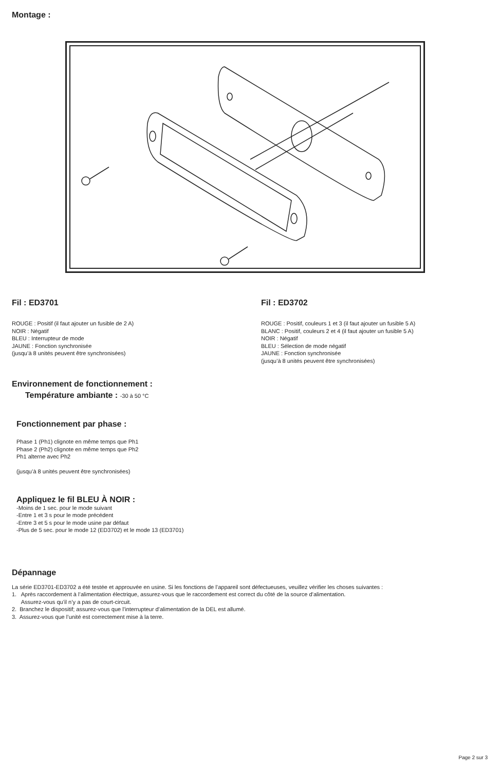Montage :
Fil : ED3701
ROUGE : Positif (il faut ajouter un fusible de 2 A)
NOIR : Négatif
BLEU : Interrupteur de mode
JAUNE : Fonction synchronisée
(jusqu’à 8 unités peuvent être synchronisées)
Fil : ED3702
ROUGE : Positif, couleurs 1 et 3 (il faut ajouter un fusible 5 A)
BLANC : Positif, couleurs 2 et 4 (il faut ajouter un fusible 5 A)
NOIR : Négatif
BLEU : Sélection de mode négatif
JAUNE : Fonction synchronisée
(jusqu’à 8 unités peuvent être synchronisées)
Environnement de fonctionnement :
Température ambiante : -30 à 50 °C
Fonctionnement par phase :
Phase 1 (Ph1) clignote en même temps que Ph1
Phase 2 (Ph2) clignote en même temps que Ph2
Ph1 alterne avec Ph2
(jusqu’à 8 unités peuvent être synchronisées)
Appliquez le fil BLEU À NOIR :
-Moins de 1 sec. pour le mode suivant
-Entre 1 et 3 s pour le mode précédent
-Entre 3 et 5 s pour le mode usine par défaut
-Plus de 5 sec. pour le mode 12 (ED3702) et le mode 13 (ED3701)
Dépannage
La série ED3701-ED3702 a été testée et approuvée en usine. Si les fonctions de l’appareil sont défectueuses, veuillez vérifier les choses suivantes :
1. Après raccordement à l’alimentation électrique, assurez-vous que le raccordement est correct du côté de la source d’alimentation.
Assurez-vous qu’il n’y a pas de court-circuit.
2. Branchez le dispositif; assurez-vous que l’interrupteur d’alimentation de la DEL est allumé.
3. Assurez-vous que l’unité est correctement mise à la terre.
Page 2 sur 3